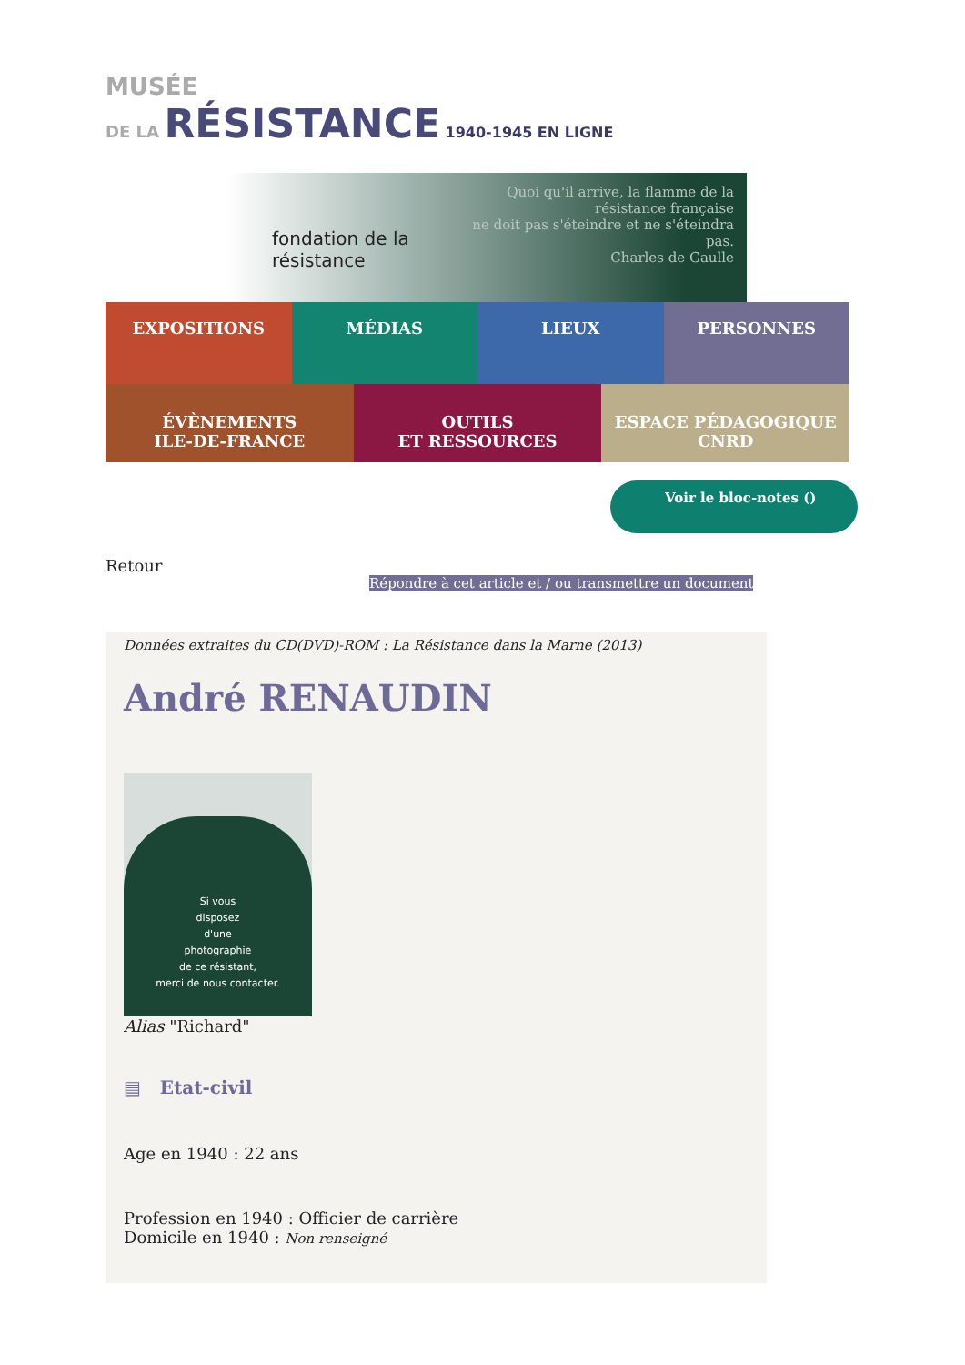MUSÉE
DE LA RÉSISTANCE 1940-1945 EN LIGNE
fondation de la résistance
Quoi qu'il arrive, la flamme de la résistance française
ne doit pas s'éteindre et ne s'éteindra pas.
Charles de Gaulle
EXPOSITIONS MÉDIAS LIEUX PERSONNES
ÉVÈNEMENTS
ILE-DE-FRANCE
OUTILS
ET RESSOURCES
ESPACE PÉDAGOGIQUE
CNRD
Voir le bloc-notes ()
Retour
Répondre à cet article et / ou transmettre un document
Données extraites du CD(DVD)-ROM : La Résistance dans la Marne (2013)
André RENAUDIN
Si vous
disposez
d'une
photographie
de ce résistant,
merci de nous contacter.
Alias "Richard"
▤ Etat-civil
Age en 1940 : 22 ans
Profession en 1940 : Officier de carrière
Domicile en 1940 : Non renseigné